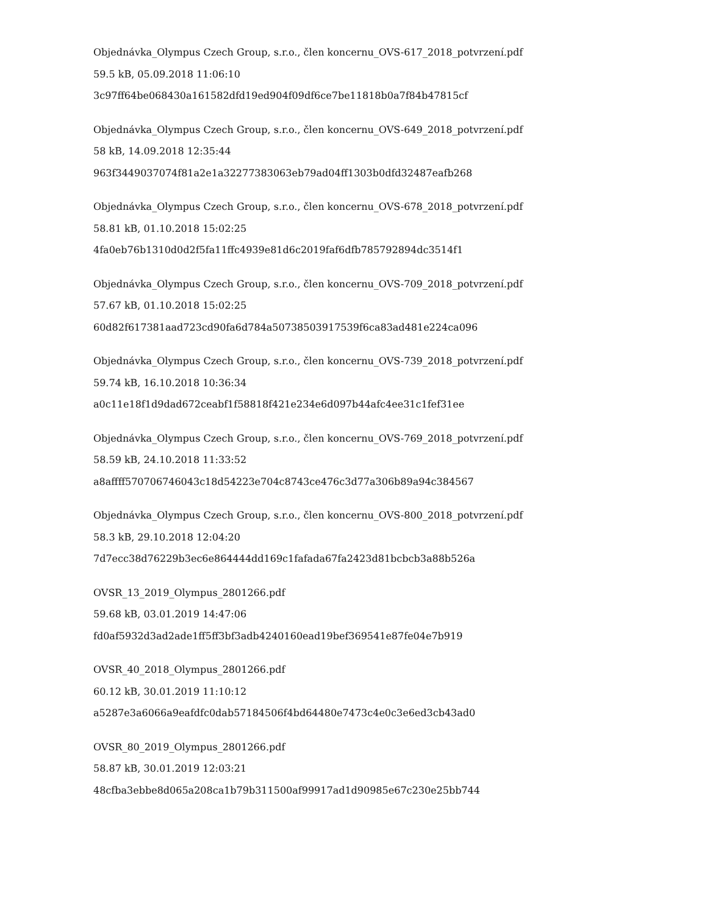Objednávka_Olympus Czech Group, s.r.o., člen koncernu_OVS-617_2018_potvrzení.pdf
59.5 kB, 05.09.2018 11:06:10
3c97ff64be068430a161582dfd19ed904f09df6ce7be11818b0a7f84b47815cf
Objednávka_Olympus Czech Group, s.r.o., člen koncernu_OVS-649_2018_potvrzení.pdf
58 kB, 14.09.2018 12:35:44
963f3449037074f81a2e1a32277383063eb79ad04ff1303b0dfd32487eafb268
Objednávka_Olympus Czech Group, s.r.o., člen koncernu_OVS-678_2018_potvrzení.pdf
58.81 kB, 01.10.2018 15:02:25
4fa0eb76b1310d0d2f5fa11ffc4939e81d6c2019faf6dfb785792894dc3514f1
Objednávka_Olympus Czech Group, s.r.o., člen koncernu_OVS-709_2018_potvrzení.pdf
57.67 kB, 01.10.2018 15:02:25
60d82f617381aad723cd90fa6d784a50738503917539f6ca83ad481e224ca096
Objednávka_Olympus Czech Group, s.r.o., člen koncernu_OVS-739_2018_potvrzení.pdf
59.74 kB, 16.10.2018 10:36:34
a0c11e18f1d9dad672ceabf1f58818f421e234e6d097b44afc4ee31c1fef31ee
Objednávka_Olympus Czech Group, s.r.o., člen koncernu_OVS-769_2018_potvrzení.pdf
58.59 kB, 24.10.2018 11:33:52
a8affff570706746043c18d54223e704c8743ce476c3d77a306b89a94c384567
Objednávka_Olympus Czech Group, s.r.o., člen koncernu_OVS-800_2018_potvrzení.pdf
58.3 kB, 29.10.2018 12:04:20
7d7ecc38d76229b3ec6e864444dd169c1fafada67fa2423d81bcbcb3a88b526a
OVSR_13_2019_Olympus_2801266.pdf
59.68 kB, 03.01.2019 14:47:06
fd0af5932d3ad2ade1ff5ff3bf3adb4240160ead19bef369541e87fe04e7b919
OVSR_40_2018_Olympus_2801266.pdf
60.12 kB, 30.01.2019 11:10:12
a5287e3a6066a9eafdfc0dab57184506f4bd64480e7473c4e0c3e6ed3cb43ad0
OVSR_80_2019_Olympus_2801266.pdf
58.87 kB, 30.01.2019 12:03:21
48cfba3ebbe8d065a208ca1b79b311500af99917ad1d90985e67c230e25bb744